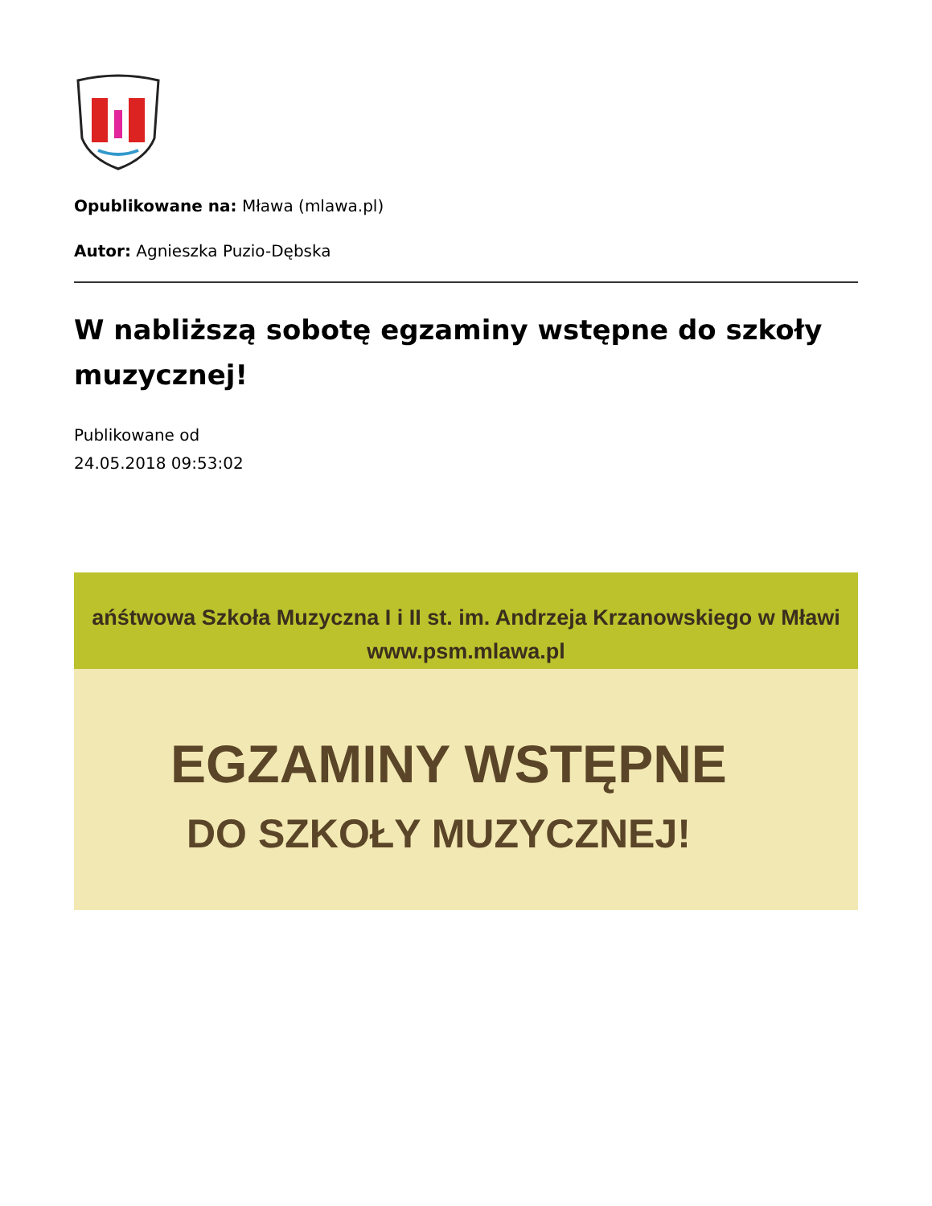Opublikowane na: Mława (mlawa.pl)
Autor: Agnieszka Puzio-Dębska
W nabliższą sobotę egzaminy wstępne do szkoły muzycznej!
Publikowane od
24.05.2018 09:53:02
ańśtwowa Szkoła Muzyczna I i II st. im. Andrzeja Krzanowskiego w Mławi
www.psm.mlawa.pl
EGZAMINY WSTĘPNE
DO SZKOŁY MUZYCZNEJ!